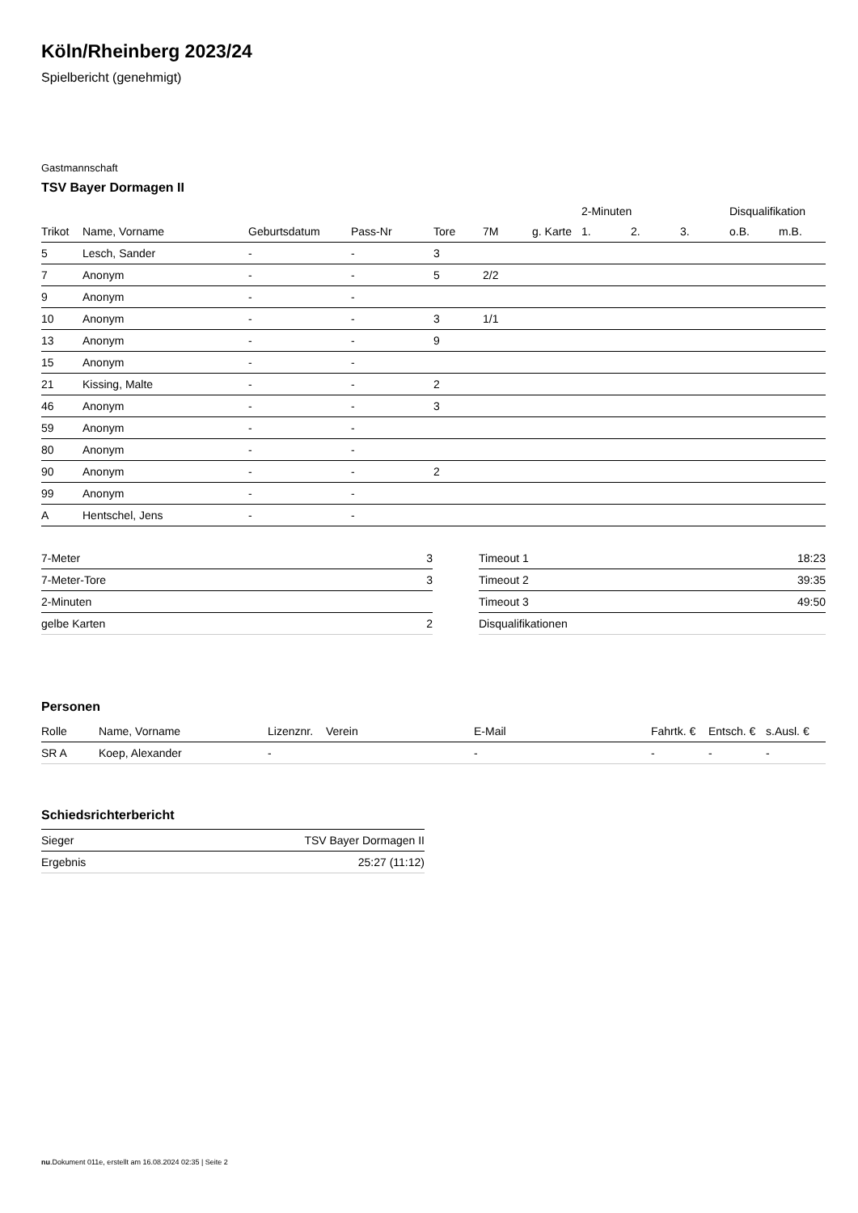Köln/Rheinberg 2023/24
Spielbericht (genehmigt)
Gastmannschaft
TSV Bayer Dormagen II
| | | | | | | | 2-Minuten | | | Disqualifikation | |
| --- | --- | --- | --- | --- | --- | --- | --- | --- | --- | --- | --- |
| Trikot | Name, Vorname | Geburtsdatum | Pass-Nr | Tore | 7M | g. Karte | 1. | 2. | 3. | o.B. | m.B. |
| 5 | Lesch, Sander | - | - | 3 | | | | | | | |
| 7 | Anonym | - | - | 5 | 2/2 | | | | | | |
| 9 | Anonym | - | - | | | | | | | | |
| 10 | Anonym | - | - | 3 | 1/1 | | | | | | |
| 13 | Anonym | - | - | 9 | | | | | | | |
| 15 | Anonym | - | - | | | | | | | | |
| 21 | Kissing, Malte | - | - | 2 | | | | | | | |
| 46 | Anonym | - | - | 3 | | | | | | | |
| 59 | Anonym | - | - | | | | | | | | |
| 80 | Anonym | - | - | | | | | | | | |
| 90 | Anonym | - | - | 2 | | | | | | | |
| 99 | Anonym | - | - | | | | | | | | |
| A | Hentschel, Jens | - | - | | | | | | | | |
| 7-Meter | 3 |
| 7-Meter-Tore | 3 |
| 2-Minuten | |
| gelbe Karten | 2 |
| Timeout 1 | 18:23 |
| Timeout 2 | 39:35 |
| Timeout 3 | 49:50 |
| Disqualifikationen | |
Personen
| Rolle | Name, Vorname | Lizenznr. | Verein | E-Mail | Fahrtk. € | Entsch. € | s.Ausl. € |
| --- | --- | --- | --- | --- | --- | --- | --- |
| SR A | Koep, Alexander | - | | - | - | - | - |
Schiedsrichterbericht
| Sieger | TSV Bayer Dormagen II |
| Ergebnis | 25:27 (11:12) |
nu.Dokument 011e, erstellt am 16.08.2024 02:35 | Seite 2